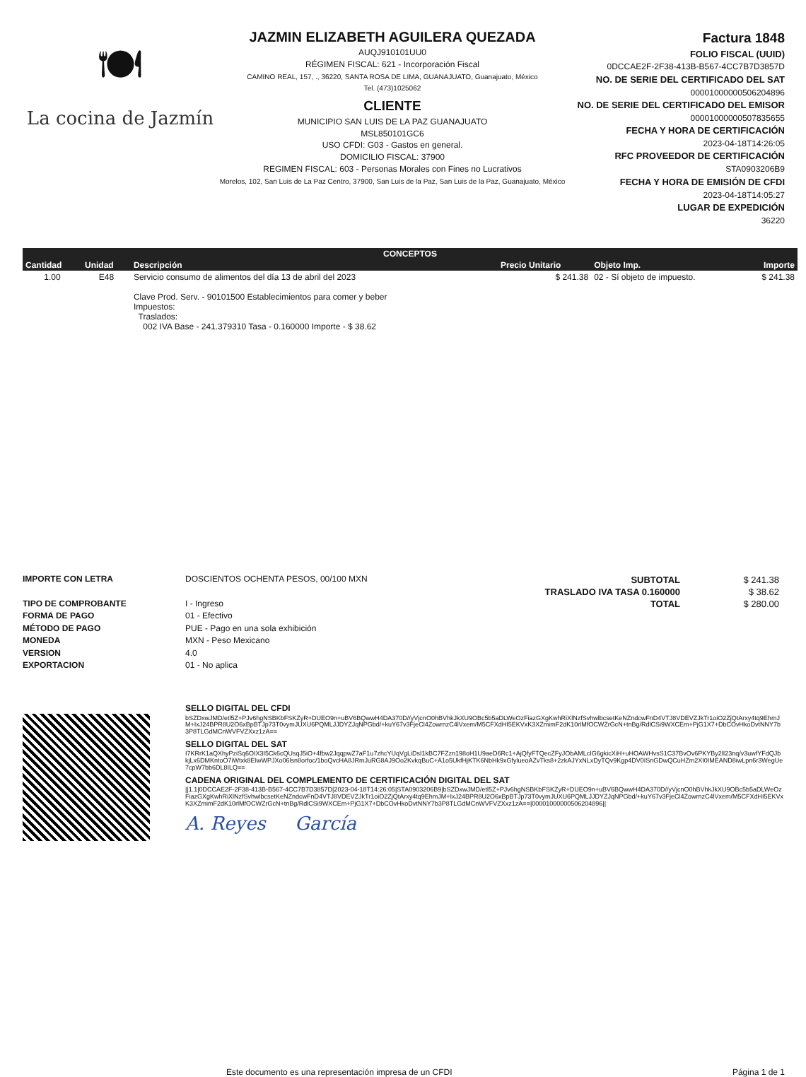🍽
La cocina de Jazmín
JAZMIN ELIZABETH AGUILERA QUEZADA
AUQJ910101UU0
RÉGIMEN FISCAL: 621 - Incorporación Fiscal
CAMINO REAL, 157, ., 36220, SANTA ROSA DE LIMA, GUANAJUATO, Guanajuato, México
Tel. (473)1025062
CLIENTE
MUNICIPIO SAN LUIS DE LA PAZ GUANAJUATO
MSL850101GC6
USO CFDI: G03 - Gastos en general.
DOMICILIO FISCAL: 37900
REGIMEN FISCAL: 603 - Personas Morales con Fines no Lucrativos
Morelos, 102, San Luis de La Paz Centro, 37900, San Luis de la Paz, San Luis de la Paz, Guanajuato, México
Factura 1848
FOLIO FISCAL (UUID)
0DCCAE2F-2F38-413B-B567-4CC7B7D3857D
NO. DE SERIE DEL CERTIFICADO DEL SAT
00001000000506204896
NO. DE SERIE DEL CERTIFICADO DEL EMISOR
00001000000507835655
FECHA Y HORA DE CERTIFICACIÓN
2023-04-18T14:26:05
RFC PROVEEDOR DE CERTIFICACIÓN
STA0903206B9
FECHA Y HORA DE EMISIÓN DE CFDI
2023-04-18T14:05:27
LUGAR DE EXPEDICIÓN
36220
| CONCEPTOS | | | | | |
| --- | --- | --- | --- | --- | --- |
| Cantidad | Unidad | Descripción | Precio Unitario | Objeto Imp. | Importe |
| 1.00 | E48 | Servicio consumo de alimentos del día 13 de abril del 2023 Clave Prod. Serv. - 90101500 Establecimientos para comer y beber Impuestos: Traslados: 002 IVA Base - 241.379310 Tasa - 0.160000 Importe - $ 38.62 | $ 241.38 | 02 - Sí objeto de impuesto. | $ 241.38 |
IMPORTE CON LETRA
TIPO DE COMPROBANTE
FORMA DE PAGO
MÉTODO DE PAGO
MONEDA
VERSION
EXPORTACION
DOSCIENTOS OCHENTA PESOS, 00/100 MXN
I - Ingreso
01 - Efectivo
PUE - Pago en una sola exhibición
MXN - Peso Mexicano
4.0
01 - No aplica
| SUBTOTAL | $ 241.38 |
| TRASLADO IVA TASA 0.160000 | $ 38.62 |
| TOTAL | $ 280.00 |
SELLO DIGITAL DEL CFDI
bSZDxwJMD/etl5Z+PJv6hgNSBKbFSKZyR+DUEO9n+uBV6BQwwH4DA370D//yVjcnO0hBVhkJkXU9OBc5b5aDLWeOzFiazGXgKwhRiXlNzfSvhwlbcsetKeNZndcwFnD4VTJ8VDEVZJkTr1oiO2ZjQtArxy4tq9EhmJM+IxJ24BPR8U2O6xBpBTJp73T0vymJUXU6PQMLJJDYZJqNPGbd/+kuY67v3FjeCl4ZowrnzC4lVxem/M5CFXdHI5EKVxK3XZmimF2dK10rlMfOCWZrGcN+tnBg/RdlCSi9WXCEm+PjG1X7+DbCOvHkoDvtNNY7b3P8TLGdMCnWVFVZXxz1zA==
SELLO DIGITAL DEL SAT
I7KRrK1aQXhyPziSq6OIX3I5Ck6cQUsqJ5iO+4fbw2JqqpwZ7aF1u7zhcYUqVgLiDsI1kBC7FZzn198oH1U9aeD6Rc1+AjQfyFTQecZFyJObAMLcIG6gkicXiH+uHOAWHvsS1C37BvOv6PKYBy2lI23nq/v3uwfYFdQJbkjLx6DMKntoO7iWtxk8EIwWPJXo06lsn8orfoc/1boQvcHA8JRmJuRG8AJ9Oo2KvkqBuC+A1o5UkfHjKTK6NbHk9xGfylueoAZvTks8+2zkAJYxNLxDyTQv9Kgp4DV0ISnGDwQCuHZm2XI0IMEAND8iwLpn6r3WegUe7cpW7bb6DL8ILQ==
CADENA ORIGINAL DEL COMPLEMENTO DE CERTIFICACIÓN DIGITAL DEL SAT
||1.1|0DCCAE2F-2F38-413B-B567-4CC7B7D3857D|2023-04-18T14:26:05|STA0903206B9|bSZDxwJMD/etl5Z+PJv6hgNSBKbFSKZyR+DUEO9n+uBV6BQwwH4DA370D//yVjcnO0hBVhkJkXU9OBc5b5aDLWeOzFiazGXgKwhRiXlNzfSvhwlbcsetKeNZndcwFnD4VTJ8VDEVZJkTr1oiO2ZjQtArxy4tq9EhmJM+IxJ24BPR8U2O6xBpBTJp73T0vymJUXU6PQMLJJDYZJqNPGbd/+kuY67v3FjeCl4ZowrnzC4lVxem/M5CFXdHI5EKVxK3XZmimF2dK10rlMfOCWZrGcN+tnBg/RdlCSi9WXCEm+PjG1X7+DbCOvHkoDvtNNY7b3P8TLGdMCnWVFVZXxz1zA==|00001000000506204896||
A. Reyes García
Este documento es una representación impresa de un CFDI Página 1 de 1